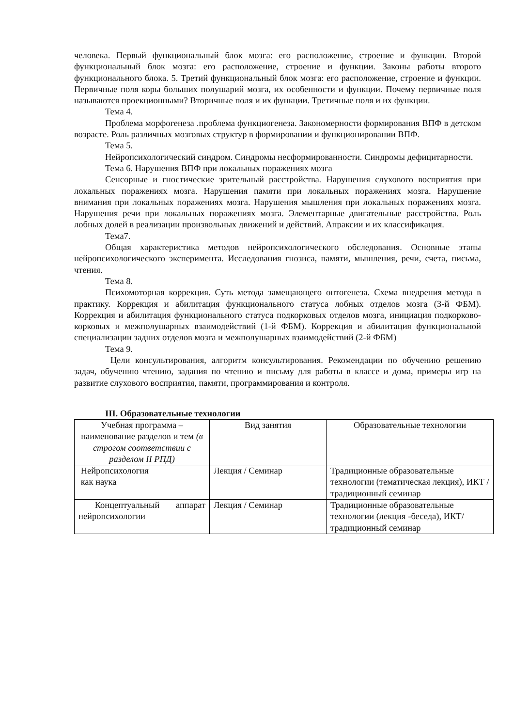человека. Первый функциональный блок мозга: его расположение, строение и функции. Второй функциональный блок мозга: его расположение, строение и функции. Законы работы второго функционального блока. 5. Третий функциональный блок мозга: его расположение, строение и функции. Первичные поля коры больших полушарий мозга, их особенности и функции. Почему первичные поля называются проекционными? Вторичные поля и их функции. Третичные поля и их функции.
Тема 4.
Проблема морфогенеза .проблема функциогенеза. Закономерности формирования ВПФ в детском возрасте. Роль различных мозговых структур в формировании и функционировании ВПФ.
Тема 5.
Нейропсихологический синдром. Синдромы несформированности. Синдромы дефицитарности.
Тема 6. Нарушения ВПФ при локальных поражениях мозга
Сенсорные и гностические зрительный расстройства. Нарушения слухового восприятия при локальных поражениях мозга. Нарушения памяти при локальных поражениях мозга. Нарушение внимания при локальных поражениях мозга. Нарушения мышления при локальных поражениях мозга. Нарушения речи при локальных поражениях мозга. Элементарные двигательные расстройства. Роль лобных долей в реализации произвольных движений и действий. Апраксии и их классификация.
Тема7.
Общая характеристика методов нейропсихологического обследования. Основные этапы нейропсихологического эксперимента. Исследования гнозиса, памяти, мышления, речи, счета, письма, чтения.
Тема 8.
Психомоторная коррекция. Суть метода замещающего онтогенеза. Схема внедрения метода в практику. Коррекция и абилитация функционального статуса лобных отделов мозга (3-й ФБМ). Коррекция и абилитация функционального статуса подкорковых отделов мозга, инициация подкорково-корковых и межполушарных взаимодействий (1-й ФБМ). Коррекция и абилитация функциональной специализации задних отделов мозга и межполушарных взаимодействий (2-й ФБМ)
Тема 9.
Цели консультирования, алгоритм консультирования. Рекомендации по обучению решению задач, обучению чтению, задания по чтению и письму для работы в классе и дома, примеры игр на развитие слухового восприятия, памяти, программирования и контроля.
III. Образовательные технологии
| Учебная программа – наименование разделов и тем (в строгом соответствии с разделом II РПД) | Вид занятия | Образовательные технологии |
| Нейропсихология как наука | Лекция / Семинар | Традиционные образовательные технологии (тематическая лекция), ИКТ / традиционный семинар |
| Концептуальный аппарат нейропсихологии | Лекция / Семинар | Традиционные образовательные технологии (лекция -беседа), ИКТ/ традиционный семинар |